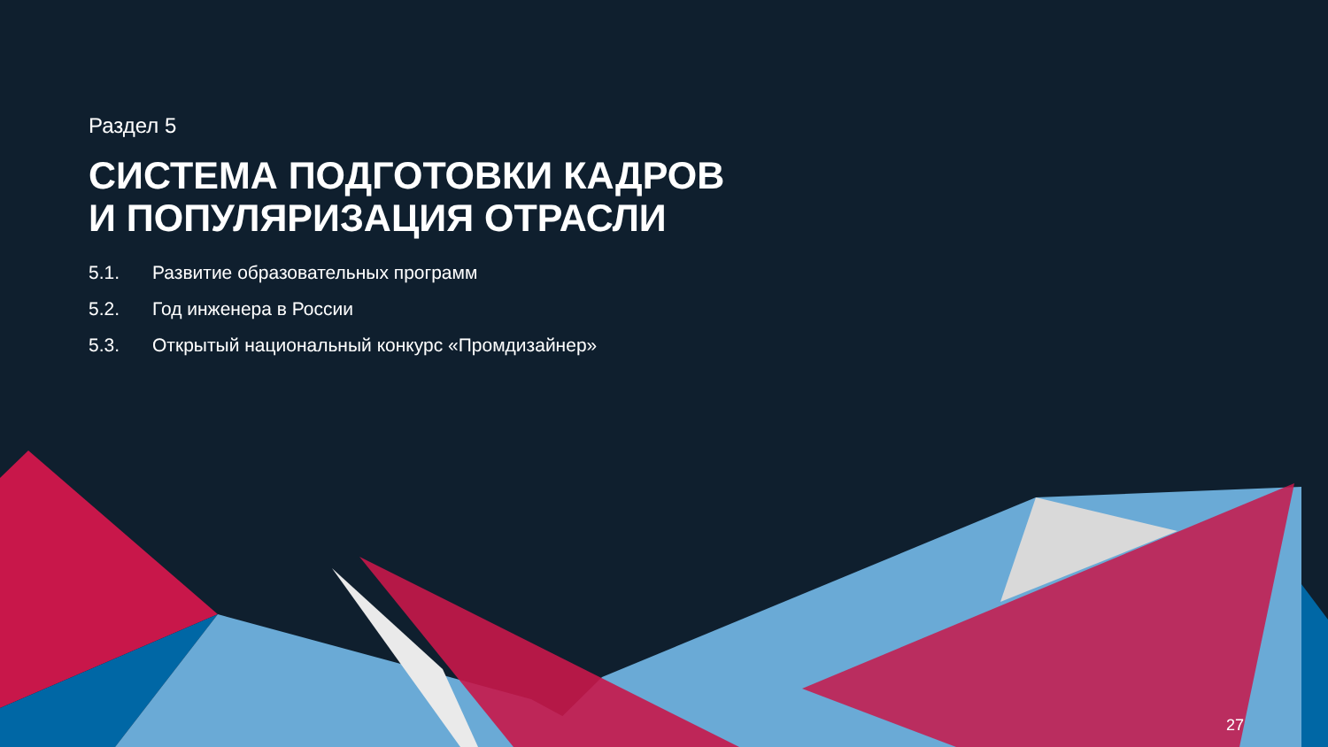Раздел 5
СИСТЕМА ПОДГОТОВКИ КАДРОВ
И ПОПУЛЯРИЗАЦИЯ ОТРАСЛИ
5.1. Развитие образовательных программ
5.2. Год инженера в России
5.3. Открытый национальный конкурс «Промдизайнер»
27